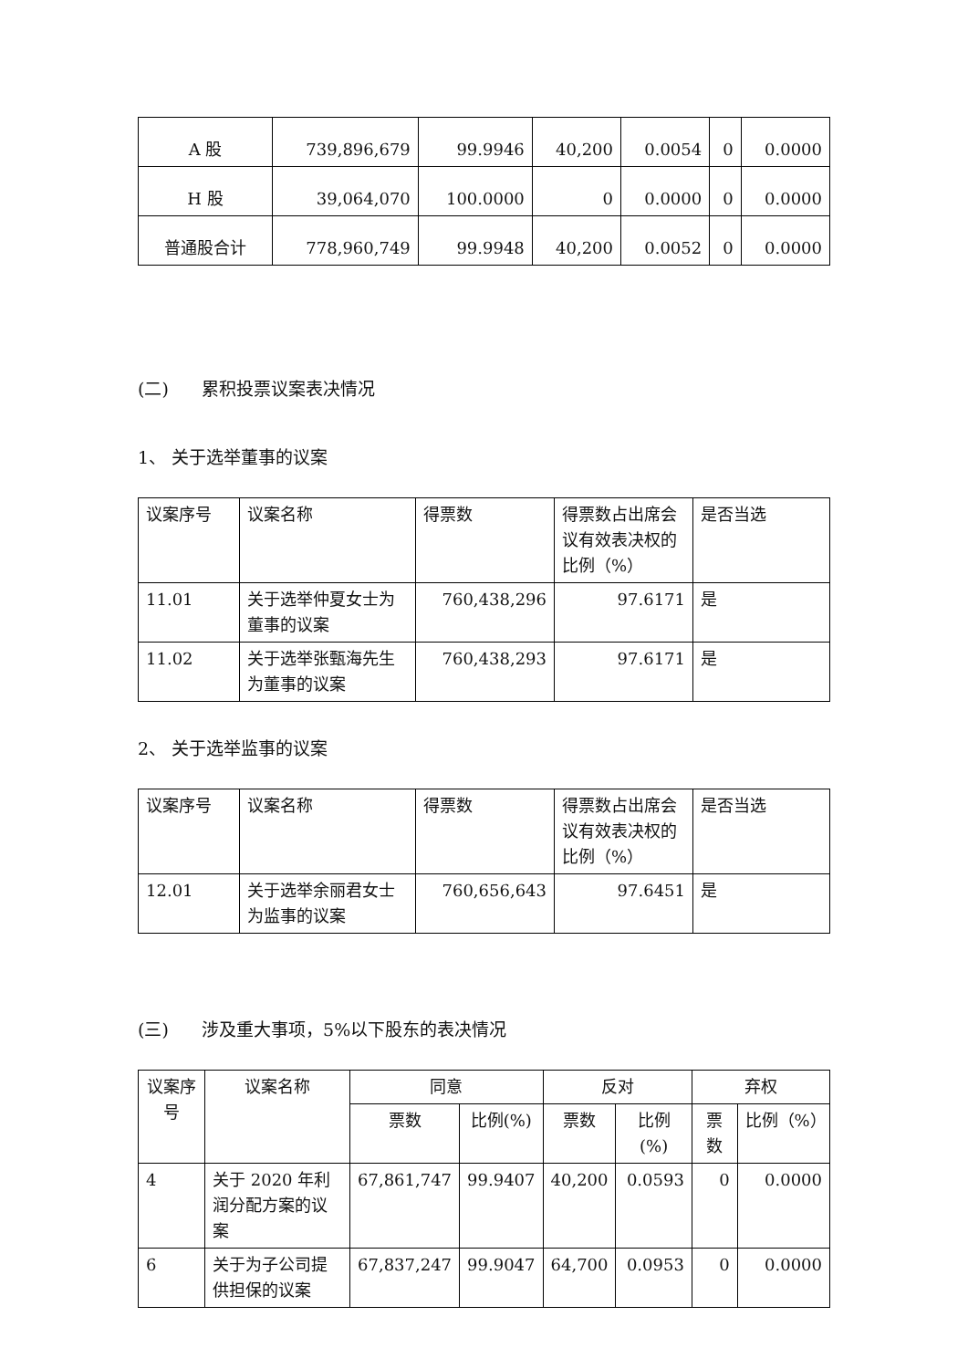| A 股 | 739,896,679 | 99.9946 | 40,200 | 0.0054 | 0 | 0.0000 |
| H 股 | 39,064,070 | 100.0000 | 0 | 0.0000 | 0 | 0.0000 |
| 普通股合计 | 778,960,749 | 99.9948 | 40,200 | 0.0052 | 0 | 0.0000 |
(二) 累积投票议案表决情况
1、 关于选举董事的议案
| 议案序号 | 议案名称 | 得票数 | 得票数占出席会议有效表决权的比例（%） | 是否当选 |
| 11.01 | 关于选举仲夏女士为董事的议案 | 760,438,296 | 97.6171 | 是 |
| 11.02 | 关于选举张甄海先生为董事的议案 | 760,438,293 | 97.6171 | 是 |
2、 关于选举监事的议案
| 议案序号 | 议案名称 | 得票数 | 得票数占出席会议有效表决权的比例（%） | 是否当选 |
| 12.01 | 关于选举余丽君女士为监事的议案 | 760,656,643 | 97.6451 | 是 |
(三) 涉及重大事项，5%以下股东的表决情况
| 议案序号 | 议案名称 | 同意 | | 反对 | | 弃权 | |
| --- | --- | --- | --- | --- | --- | --- | --- |
| | | 票数 | 比例(%) | 票数 | 比例(%) | 票数 | 比例（%） |
| 4 | 关于 2020 年利润分配方案的议案 | 67,861,747 | 99.9407 | 40,200 | 0.0593 | 0 | 0.0000 |
| 6 | 关于为子公司提供担保的议案 | 67,837,247 | 99.9047 | 64,700 | 0.0953 | 0 | 0.0000 |